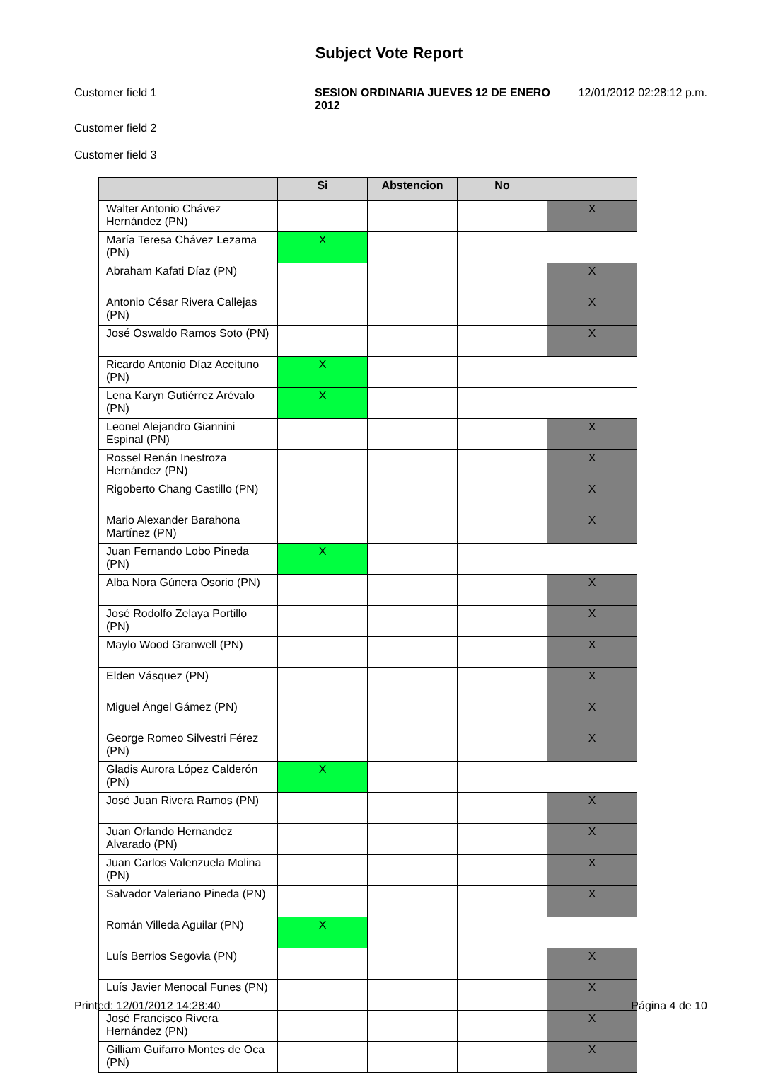Subject Vote Report
Customer field 1 SESION ORDINARIA JUEVES 12 DE ENERO 2012
12/01/2012 02:28:12 p.m.
Customer field 2
Customer field 3
| | Si | Abstencion | No | |
| --- | --- | --- | --- | --- |
| Walter Antonio Chávez Hernández (PN) | | | | X |
| María Teresa Chávez Lezama (PN) | X | | | |
| Abraham Kafati Díaz (PN) | | | | X |
| Antonio César Rivera Callejas (PN) | | | | X |
| José Oswaldo Ramos Soto (PN) | | | | X |
| Ricardo Antonio Díaz Aceituno (PN) | X | | | |
| Lena Karyn Gutiérrez Arévalo (PN) | X | | | |
| Leonel Alejandro Giannini Espinal (PN) | | | | X |
| Rossel Renán Inestroza Hernández (PN) | | | | X |
| Rigoberto Chang Castillo (PN) | | | | X |
| Mario Alexander Barahona Martínez (PN) | | | | X |
| Juan Fernando Lobo Pineda (PN) | X | | | |
| Alba Nora Gúnera Osorio (PN) | | | | X |
| José Rodolfo Zelaya Portillo (PN) | | | | X |
| Maylo Wood Granwell (PN) | | | | X |
| Elden Vásquez (PN) | | | | X |
| Miguel Ángel Gámez (PN) | | | | X |
| George Romeo Silvestri Férez (PN) | | | | X |
| Gladis Aurora López Calderón (PN) | X | | | |
| José Juan Rivera Ramos (PN) | | | | X |
| Juan Orlando Hernandez Alvarado (PN) | | | | X |
| Juan Carlos Valenzuela Molina (PN) | | | | X |
| Salvador Valeriano Pineda (PN) | | | | X |
| Román Villeda Aguilar (PN) | X | | | |
| Luís Berrios Segovia (PN) | | | | X |
| Luís Javier Menocal Funes (PN) | | | | X |
| José Francisco Rivera Hernández (PN) | | | | X |
| Gilliam Guifarro Montes de Oca (PN) | | | | X |
Printed: 12/01/2012 14:28:40 Página 4 de 10